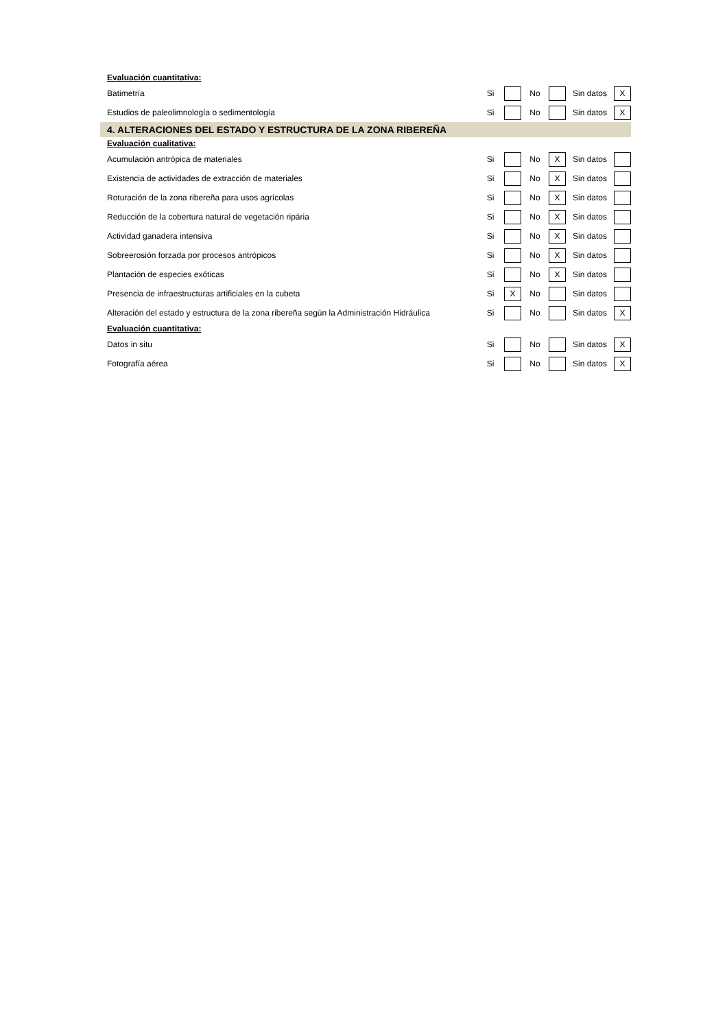| Evaluación cuantitativa: | | | | | | |
| Batimetría | Si | | No | | Sin datos | X |
| Estudios de paleolimnología o sedimentología | Si | | No | | Sin datos | X |
| 4. ALTERACIONES DEL ESTADO Y ESTRUCTURA DE LA ZONA RIBEREÑA | | | | | | |
| Evaluación cualitativa: | | | | | | |
| Acumulación antrópica de materiales | Si | | No | X | Sin datos | |
| Existencia de actividades de extracción de materiales | Si | | No | X | Sin datos | |
| Roturación de la zona ribereña para usos agrícolas | Si | | No | X | Sin datos | |
| Reducción de la cobertura natural de vegetación ripária | Si | | No | X | Sin datos | |
| Actividad ganadera intensiva | Si | | No | X | Sin datos | |
| Sobreerosión forzada por procesos antrópicos | Si | | No | X | Sin datos | |
| Plantación de especies exóticas | Si | | No | X | Sin datos | |
| Presencia de infraestructuras artificiales en la cubeta | Si | X | No | | Sin datos | |
| Alteración del estado y estructura de la zona ribereña según la Administración Hidráulica | Si | | No | | Sin datos | X |
| Evaluación cuantitativa: | | | | | | |
| Datos in situ | Si | | No | | Sin datos | X |
| Fotografía aérea | Si | | No | | Sin datos | X |